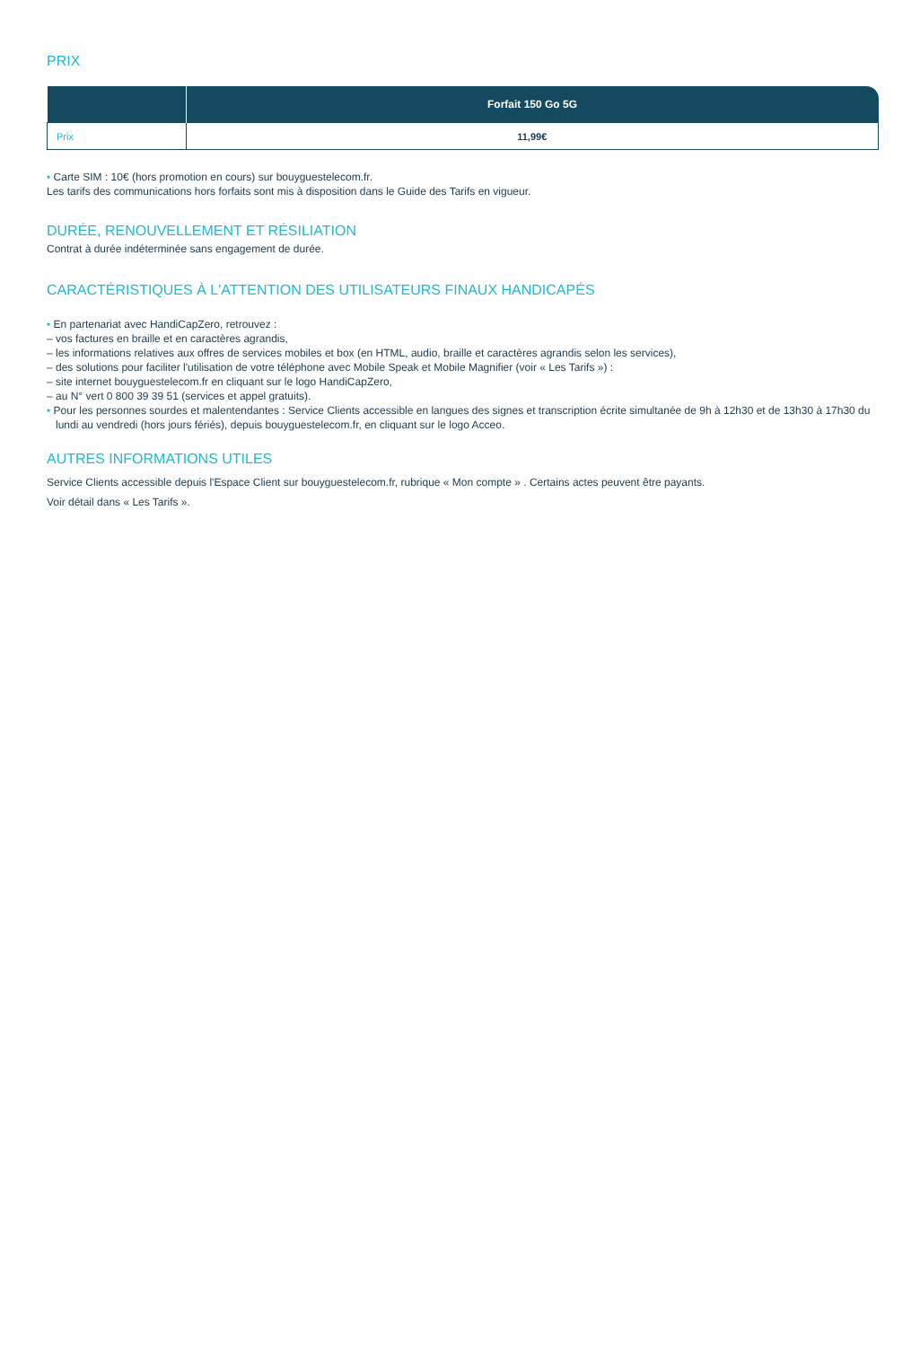PRIX
| | Forfait 150 Go 5G |
| --- | --- |
| Prix | 11,99€ |
• Carte SIM : 10€ (hors promotion en cours) sur bouyguestelecom.fr.
Les tarifs des communications hors forfaits sont mis à disposition dans le Guide des Tarifs en vigueur.
DURÉE, RENOUVELLEMENT ET RÉSILIATION
Contrat à durée indéterminée sans engagement de durée.
CARACTÉRISTIQUES À L'ATTENTION DES UTILISATEURS FINAUX HANDICAPÉS
• En partenariat avec HandiCapZero, retrouvez :
– vos factures en braille et en caractères agrandis,
– les informations relatives aux offres de services mobiles et box (en HTML, audio, braille et caractères agrandis selon les services),
– des solutions pour faciliter l'utilisation de votre téléphone avec Mobile Speak et Mobile Magnifier (voir « Les Tarifs ») :
– site internet bouyguestelecom.fr en cliquant sur le logo HandiCapZero,
– au N° vert 0 800 39 39 51 (services et appel gratuits).
• Pour les personnes sourdes et malentendantes : Service Clients accessible en langues des signes et transcription écrite simultanée de 9h à 12h30 et de 13h30 à 17h30 du lundi au vendredi (hors jours fériés), depuis bouyguestelecom.fr, en cliquant sur le logo Acceo.
AUTRES INFORMATIONS UTILES
Service Clients accessible depuis l'Espace Client sur bouyguestelecom.fr, rubrique « Mon compte » . Certains actes peuvent être payants.
Voir détail dans « Les Tarifs ».